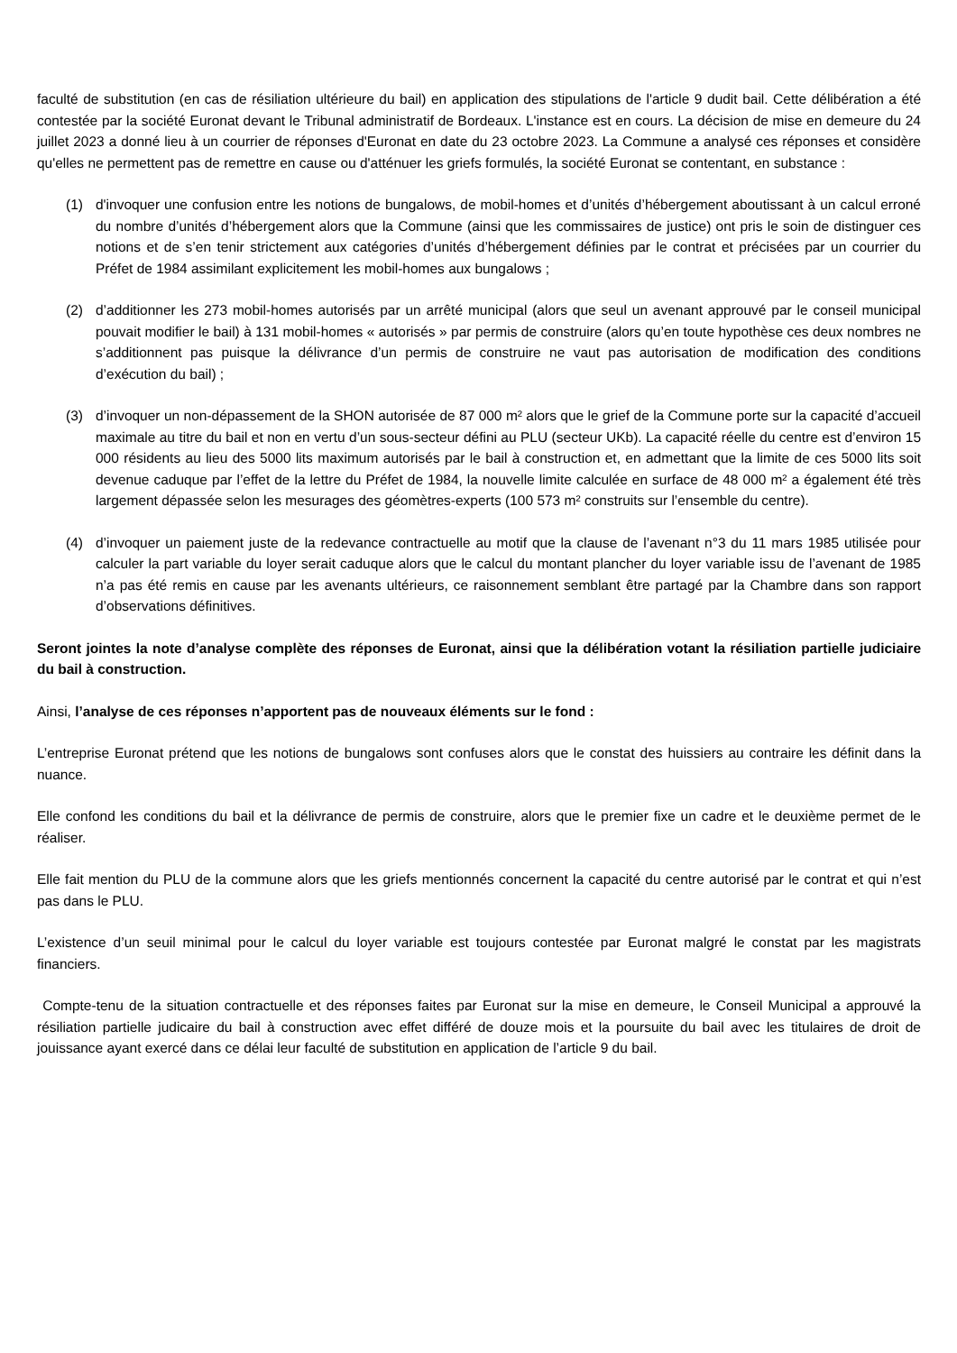faculté de substitution (en cas de résiliation ultérieure du bail) en application des stipulations de l'article 9 dudit bail. Cette délibération a été contestée par la société Euronat devant le Tribunal administratif de Bordeaux. L'instance est en cours. La décision de mise en demeure du 24 juillet 2023 a donné lieu à un courrier de réponses d'Euronat en date du 23 octobre 2023. La Commune a analysé ces réponses et considère qu'elles ne permettent pas de remettre en cause ou d'atténuer les griefs formulés, la société Euronat se contentant, en substance :
(1) d'invoquer une confusion entre les notions de bungalows, de mobil-homes et d’unités d’hébergement aboutissant à un calcul erroné du nombre d’unités d’hébergement alors que la Commune (ainsi que les commissaires de justice) ont pris le soin de distinguer ces notions et de s’en tenir strictement aux catégories d’unités d’hébergement définies par le contrat et précisées par un courrier du Préfet de 1984 assimilant explicitement les mobil-homes aux bungalows ;
(2) d’additionner les 273 mobil-homes autorisés par un arrêté municipal (alors que seul un avenant approuvé par le conseil municipal pouvait modifier le bail) à 131 mobil-homes « autorisés » par permis de construire (alors qu’en toute hypothèse ces deux nombres ne s’additionnent pas puisque la délivrance d’un permis de construire ne vaut pas autorisation de modification des conditions d’exécution du bail) ;
(3) d’invoquer un non-dépassement de la SHON autorisée de 87 000 m² alors que le grief de la Commune porte sur la capacité d’accueil maximale au titre du bail et non en vertu d’un sous-secteur défini au PLU (secteur UKb). La capacité réelle du centre est d’environ 15 000 résidents au lieu des 5000 lits maximum autorisés par le bail à construction et, en admettant que la limite de ces 5000 lits soit devenue caduque par l’effet de la lettre du Préfet de 1984, la nouvelle limite calculée en surface de 48 000 m² a également été très largement dépassée selon les mesurages des géomètres-experts (100 573 m² construits sur l’ensemble du centre).
(4) d’invoquer un paiement juste de la redevance contractuelle au motif que la clause de l’avenant n°3 du 11 mars 1985 utilisée pour calculer la part variable du loyer serait caduque alors que le calcul du montant plancher du loyer variable issu de l’avenant de 1985 n’a pas été remis en cause par les avenants ultérieurs, ce raisonnement semblant être partagé par la Chambre dans son rapport d’observations définitives.
Seront jointes la note d’analyse complète des réponses de Euronat, ainsi que la délibération votant la résiliation partielle judiciaire du bail à construction.
Ainsi, l’analyse de ces réponses n’apportent pas de nouveaux éléments sur le fond :
L’entreprise Euronat prétend que les notions de bungalows sont confuses alors que le constat des huissiers au contraire les définit dans la nuance.
Elle confond les conditions du bail et la délivrance de permis de construire, alors que le premier fixe un cadre et le deuxième permet de le réaliser.
Elle fait mention du PLU de la commune alors que les griefs mentionnés concernent la capacité du centre autorisé par le contrat et qui n’est pas dans le PLU.
L’existence d’un seuil minimal pour le calcul du loyer variable est toujours contestée par Euronat malgré le constat par les magistrats financiers.
Compte-tenu de la situation contractuelle et des réponses faites par Euronat sur la mise en demeure, le Conseil Municipal a approuvé la résiliation partielle judicaire du bail à construction avec effet différé de douze mois et la poursuite du bail avec les titulaires de droit de jouissance ayant exercé dans ce délai leur faculté de substitution en application de l’article 9 du bail.